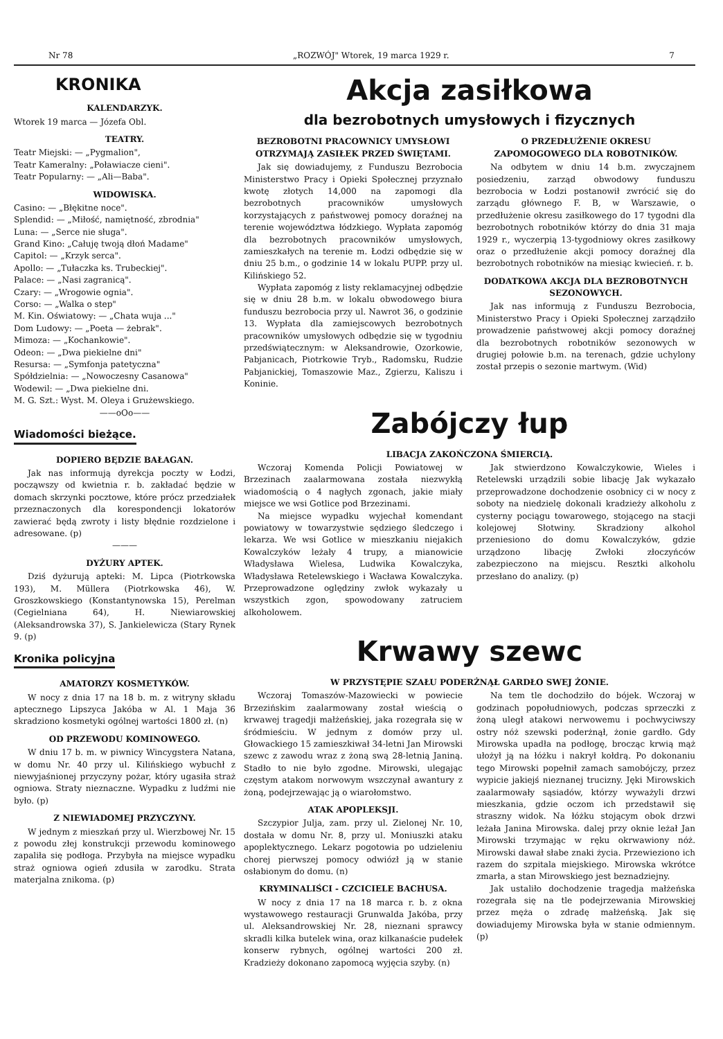Nr 78 „ROZWÓJ" Wtorek, 19 marca 1929 r. 7
KRONIKA
KALENDARZYK.
Wtorek 19 marca — Józefa Obl.
TEATRY.
Teatr Miejski: — „Pygmalion",
Teatr Kameralny: „Poławiacze cieni".
Teatr Popularny: — „Ali—Baba".
WIDOWISKA.
Casino: — „Błękitne noce".
Splendid: — „Miłość, namiętność, zbrodnia"
Luna: — „Serce nie sługa".
Grand Kino: „Całuję twoją dłoń Madame"
Capitol: — „Krzyk serca".
Apollo: — „Tułaczka ks. Trubeckiej".
Palace: — „Nasi zagranicą".
Czary: — „Wrogowie ognia".
Corso: — „Walka o step"
M. Kin. Oświatowy: — „Chata wuja ..."
Dom Ludowy: — „Poeta — żebrak".
Mimoza: — „Kochankowie".
Odeon: — „Dwa piekielne dni"
Resursa: — „Symfonja patetyczna"
Spółdzielnia: — „Nowoczesny Casanowa"
Wodewil: — „Dwa piekielne dni.
M. G. Szt.: Wyst. M. Oleya i Grużewskiego.
——oOo——
Wiadomości bieżące.
DOPIERO BĘDZIE BAŁAGAN.
Jak nas informują dyrekcja poczty w Łodzi, począwszy od kwietnia r. b. zakładać będzie w domach skrzynki pocztowe, które prócz przedziałek przeznaczonych dla korespondencji lokatorów zawierać będą zwroty i listy błędnie rozdzielone i adresowane. (p)
———
DYŻURY APTEK.
Dziś dyżurują apteki: M. Lipca (Piotrkowska 193), M. Müllera (Piotrkowska 46), W. Groszkowskiego (Konstantynowska 15), Perelman (Cegielniana 64), H. Niewiarowskiej (Aleksandrowska 37), S. Jankielewicza (Stary Rynek 9. (p)
Kronika policyjna
AMATORZY KOSMETYKÓW.
W nocy z dnia 17 na 18 b. m. z witryny składu aptecznego Lipszyca Jakóba w Al. 1 Maja 36 skradziono kosmetyki ogólnej wartości 1800 zł. (n)
OD PRZEWODU KOMINOWEGO.
W dniu 17 b. m. w piwnicy Wincygstera Natana, w domu Nr. 40 przy ul. Kilińskiego wybuchł z niewyjaśnionej przyczyny pożar, który ugasiła straż ogniowa. Straty nieznaczne. Wypadku z ludźmi nie było. (p)
Z NIEWIADOMEJ PRZYCZYNY.
W jednym z mieszkań przy ul. Wierzbowej Nr. 15 z powodu złej konstrukcji przewodu kominowego zapaliła się podłoga. Przybyła na miejsce wypadku straż ogniowa ogień zdusiła w zarodku. Strata materjalna znikoma. (p)
Akcja zasiłkowa
dla bezrobotnych umysłowych i fizycznych
BEZROBOTNI PRACOWNICY UMYSŁOWI OTRZYMAJĄ ZASIŁEK PRZED ŚWIĘTAMI.
Jak się dowiadujemy, z Funduszu Bezrobocia Ministerstwo Pracy i Opieki Społecznej przyznało kwotę złotych 14,000 na zapomogi dla bezrobotnych pracowników umysłowych korzystających z państwowej pomocy doraźnej na terenie województwa łódzkiego. Wypłata zapomóg dla bezrobotnych pracowników umysłowych, zamieszkałych na terenie m. Łodzi odbędzie się w dniu 25 b.m., o godzinie 14 w lokalu PUPP. przy ul. Kilińskiego 52.
Wypłata zapomóg z listy reklamacyjnej odbędzie się w dniu 28 b.m. w lokalu obwodowego biura funduszu bezrobocia przy ul. Nawrot 36, o godzinie 13. Wypłata dla zamiejscowych bezrobotnych pracowników umysłowych odbędzie się w tygodniu przedświątecznym: w Aleksandrowie, Ozorkowie, Pabjanicach, Piotrkowie Tryb., Radomsku, Rudzie Pabjanickiej, Tomaszowie Maz., Zgierzu, Kaliszu i Koninie.
O PRZEDŁUŻENIE OKRESU ZAPOMOGOWEGO DLA ROBOTNIKÓW.
Na odbytem w dniu 14 b.m. zwyczajnem posiedzeniu, zarząd obwodowy funduszu bezrobocia w Łodzi postanowił zwrócić się do zarządu głównego F. B, w Warszawie, o przedłużenie okresu zasiłkowego do 17 tygodni dla bezrobotnych robotników którzy do dnia 31 maja 1929 r., wyczerpią 13-tygodniowy okres zasiłkowy oraz o przedłużenie akcji pomocy doraźnej dla bezrobotnych robotników na miesiąc kwiecień. r. b.
DODATKOWA AKCJA DLA BEZROBOTNYCH SEZONOWYCH.
Jak nas informują z Funduszu Bezrobocia, Ministerstwo Pracy i Opieki Społecznej zarządziło prowadzenie państwowej akcji pomocy doraźnej dla bezrobotnych robotników sezonowych w drugiej połowie b.m. na terenach, gdzie uchylony został przepis o sezonie martwym. (Wid)
Zabójczy łup
LIBACJA ZAKOŃCZONA ŚMIERCIĄ.
Wczoraj Komenda Policji Powiatowej w Brzezinach zaalarmowana została niezwykłą wiadomością o 4 nagłych zgonach, jakie miały miejsce we wsi Gotlice pod Brzezinami.
Na miejsce wypadku wyjechał komendant powiatowy w towarzystwie sędziego śledczego i lekarza. We wsi Gotlice w mieszkaniu niejakich Kowalczyków leżały 4 trupy, a mianowicie Władysława Wielesa, Ludwika Kowalczyka, Władysława Retelewskiego i Wacława Kowalczyka. Przeprowadzone oględziny zwłok wykazały u wszystkich zgon, spowodowany zatruciem alkoholowem.
Jak stwierdzono Kowalczykowie, Wieles i Retelewski urządzili sobie libację Jak wykazało przeprowadzone dochodzenie osobnicy ci w nocy z soboty na niedzielę dokonali kradzieży alkoholu z cysterny pociągu towarowego, stojącego na stacji kolejowej Słotwiny. Skradziony alkohol przeniesiono do domu Kowalczyków, gdzie urządzono libację Zwłoki złoczyńców zabezpieczono na miejscu. Resztki alkoholu przesłano do analizy. (p)
Krwawy szewc
W PRZYSTĘPIE SZAŁU PODERŻNĄŁ GARDŁO SWEJ ŻONIE.
Wczoraj Tomaszów-Mazowiecki w powiecie Brzezińskim zaalarmowany został wieścią o krwawej tragedji małżeńskiej, jaka rozegrała się w śródmieściu. W jednym z domów przy ul. Głowackiego 15 zamieszkiwał 34-letni Jan Mirowski szewc z zawodu wraz z żoną swą 28-letnią Janiną. Stadło to nie było zgodne. Mirowski, ulegając częstym atakom norwowym wszczynał awantury z żoną, podejrzewając ją o wiarołomstwo.
ATAK APOPLEKSJI.
Szczypior Julja, zam. przy ul. Zielonej Nr. 10, dostała w domu Nr. 8, przy ul. Moniuszki ataku apoplektycznego. Lekarz pogotowia po udzieleniu chorej pierwszej pomocy odwiózł ją w stanie osłabionym do domu. (n)
KRYMINALIŚCI - CZCICIELE BACHUSA.
W nocy z dnia 17 na 18 marca r. b. z okna wystawowego restauracji Grunwalda Jakóba, przy ul. Aleksandrowskiej Nr. 28, nieznani sprawcy skradli kilka butelek wina, oraz kilkanaście pudełek konserw rybnych, ogólnej wartości 200 zł. Kradzieży dokonano zapomocą wyjęcia szyby. (n)
Na tem tle dochodziło do bójek. Wczoraj w godzinach popołudniowych, podczas sprzeczki z żoną uległ atakowi nerwowemu i pochwyciwszy ostry nóż szewski poderżnął, żonie gardło. Gdy Mirowska upadła na podłogę, brocząc krwią mąż ułożył ją na łóżku i nakrył kołdrą. Po dokonaniu tego Mirowski popełnił zamach samobójczy, przez wypicie jakiejś nieznanej trucizny. Jęki Mirowskich zaalarmowały sąsiadów, którzy wyważyli drzwi mieszkania, gdzie oczom ich przedstawił się straszny widok. Na łóżku stojącym obok drzwi leżała Janina Mirowska. dalej przy oknie leżał Jan Mirowski trzymając w ręku okrwawiony nóż. Mirowski dawał słabe znaki życia. Przewieziono ich razem do szpitala miejskiego. Mirowska wkrótce zmarła, a stan Mirowskiego jest beznadziejny.
Jak ustaliło dochodzenie tragedja małżeńska rozegrała się na tle podejrzewania Mirowskiej przez męża o zdradę małżeńską. Jak się dowiadujemy Mirowska była w stanie odmiennym. (p)